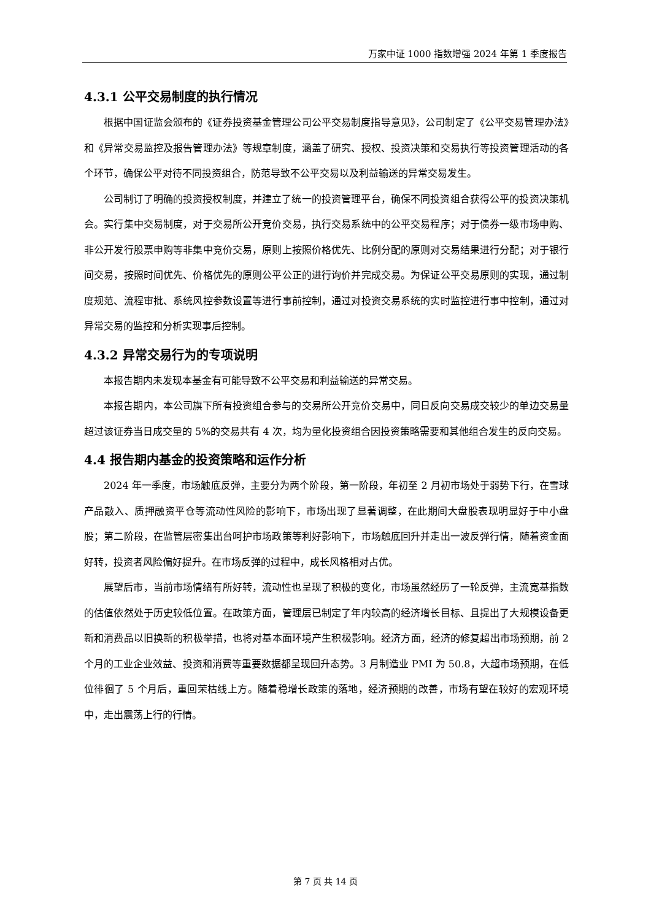万家中证 1000 指数增强 2024 年第 1 季度报告
4.3.1 公平交易制度的执行情况
根据中国证监会颁布的《证券投资基金管理公司公平交易制度指导意见》，公司制定了《公平交易管理办法》和《异常交易监控及报告管理办法》等规章制度，涵盖了研究、授权、投资决策和交易执行等投资管理活动的各个环节，确保公平对待不同投资组合，防范导致不公平交易以及利益输送的异常交易发生。
公司制订了明确的投资授权制度，并建立了统一的投资管理平台，确保不同投资组合获得公平的投资决策机会。实行集中交易制度，对于交易所公开竞价交易，执行交易系统中的公平交易程序；对于债券一级市场申购、非公开发行股票申购等非集中竞价交易，原则上按照价格优先、比例分配的原则对交易结果进行分配；对于银行间交易，按照时间优先、价格优先的原则公平公正的进行询价并完成交易。为保证公平交易原则的实现，通过制度规范、流程审批、系统风控参数设置等进行事前控制，通过对投资交易系统的实时监控进行事中控制，通过对异常交易的监控和分析实现事后控制。
4.3.2 异常交易行为的专项说明
本报告期内未发现本基金有可能导致不公平交易和利益输送的异常交易。
本报告期内，本公司旗下所有投资组合参与的交易所公开竞价交易中，同日反向交易成交较少的单边交易量超过该证券当日成交量的 5%的交易共有 4 次，均为量化投资组合因投资策略需要和其他组合发生的反向交易。
4.4 报告期内基金的投资策略和运作分析
2024 年一季度，市场触底反弹，主要分为两个阶段，第一阶段，年初至 2 月初市场处于弱势下行，在雪球产品敲入、质押融资平仓等流动性风险的影响下，市场出现了显著调整，在此期间大盘股表现明显好于中小盘股；第二阶段，在监管层密集出台呵护市场政策等利好影响下，市场触底回升并走出一波反弹行情，随着资金面好转，投资者风险偏好提升。在市场反弹的过程中，成长风格相对占优。
展望后市，当前市场情绪有所好转，流动性也呈现了积极的变化，市场虽然经历了一轮反弹，主流宽基指数的估值依然处于历史较低位置。在政策方面，管理层已制定了年内较高的经济增长目标、且提出了大规模设备更新和消费品以旧换新的积极举措，也将对基本面环境产生积极影响。经济方面，经济的修复超出市场预期，前 2 个月的工业企业效益、投资和消费等重要数据都呈现回升态势。3 月制造业 PMI 为 50.8，大超市场预期，在低位徘徊了 5 个月后，重回荣枯线上方。随着稳增长政策的落地，经济预期的改善，市场有望在较好的宏观环境中，走出震荡上行的行情。
第 7 页 共 14 页